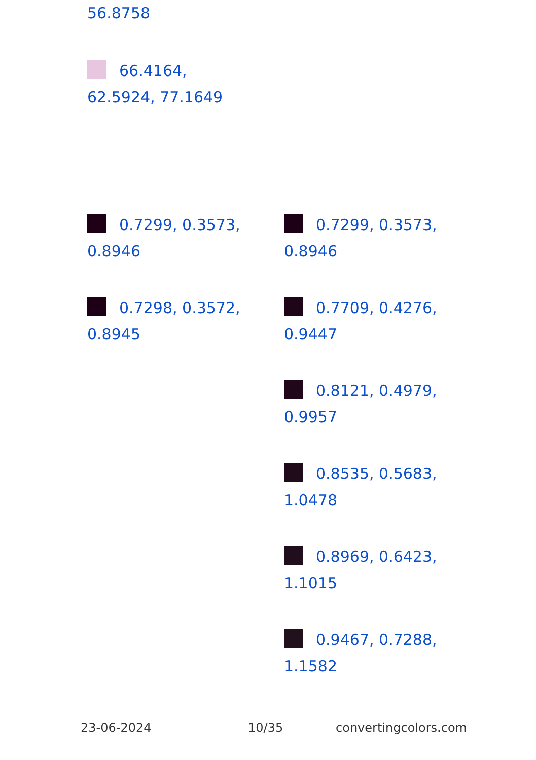56.8758
66.4164, 62.5924, 77.1649
0.7299, 0.3573, 0.8946
0.7298, 0.3572, 0.8945
0.7299, 0.3573, 0.8946
0.7709, 0.4276, 0.9447
0.8121, 0.4979, 0.9957
0.8535, 0.5683, 1.0478
0.8969, 0.6423, 1.1015
0.9467, 0.7288, 1.1582
23-06-2024 10/35 convertingcolors.com